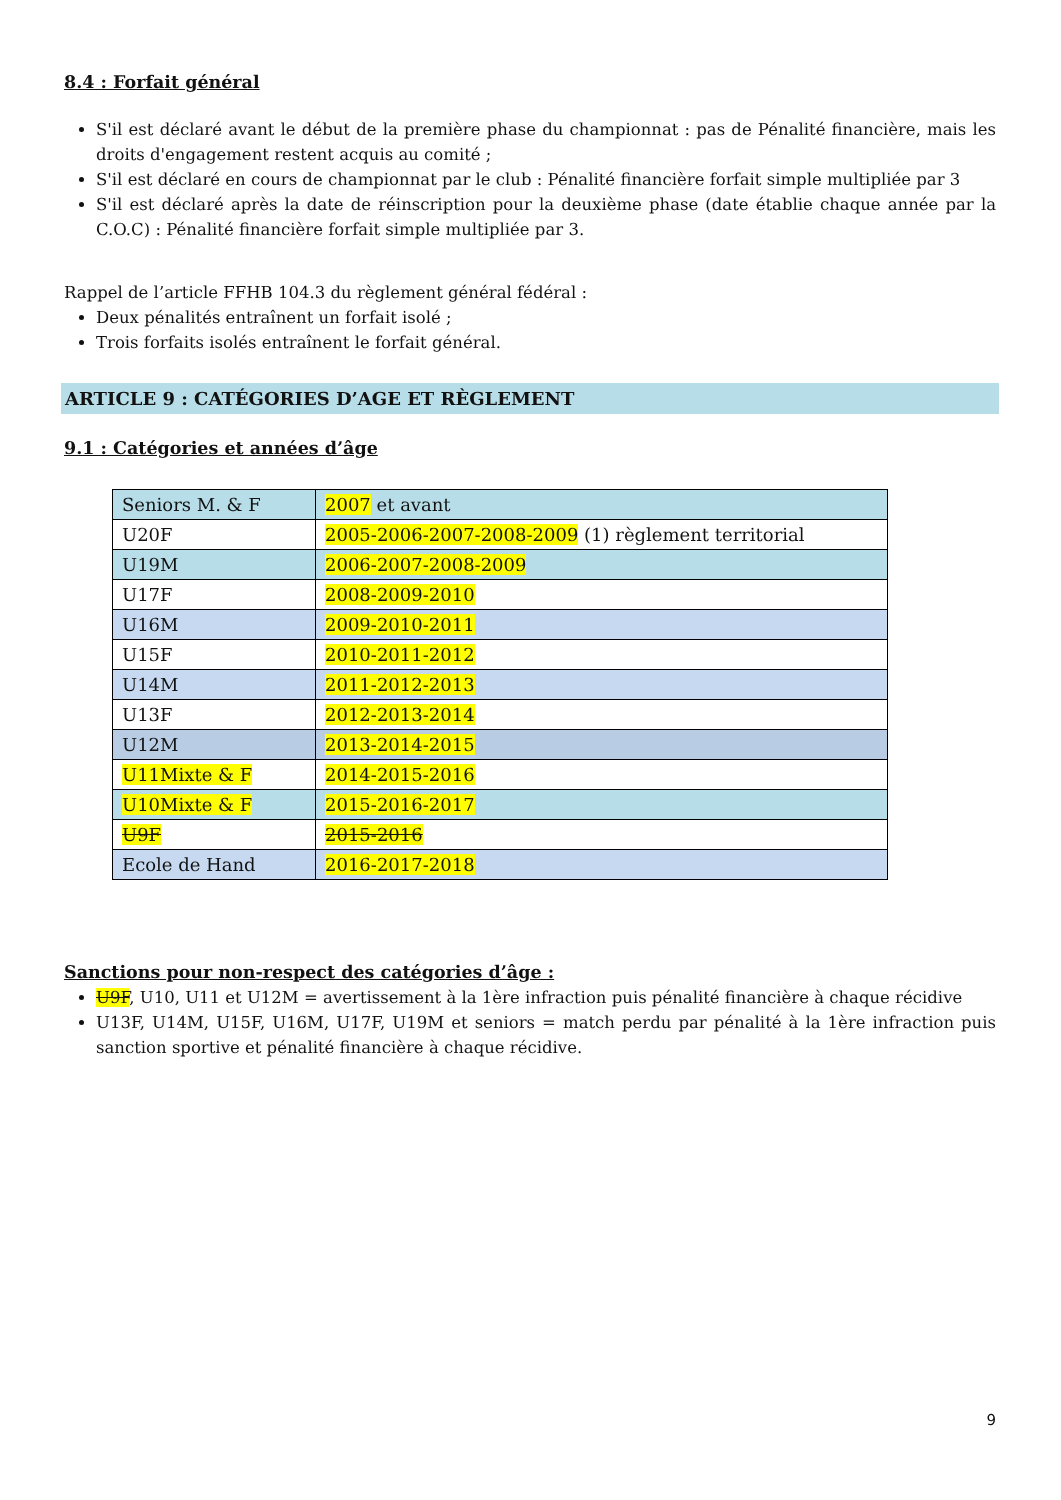8.4 : Forfait général
S'il est déclaré avant le début de la première phase du championnat : pas de Pénalité financière, mais les droits d'engagement restent acquis au comité ;
S'il est déclaré en cours de championnat par le club : Pénalité financière forfait simple multipliée par 3
S'il est déclaré après la date de réinscription pour la deuxième phase (date établie chaque année par la C.O.C) : Pénalité financière forfait simple multipliée par 3.
Rappel de l’article FFHB 104.3 du règlement général fédéral :
Deux pénalités entraînent un forfait isolé ;
Trois forfaits isolés entraînent le forfait général.
ARTICLE 9 : CATÉGORIES D’AGE ET RÈGLEMENT
9.1 : Catégories et années d’âge
| Seniors M. & F | 2007 et avant |
| U20F | 2005-2006-2007-2008-2009 (1) règlement territorial |
| U19M | 2006-2007-2008-2009 |
| U17F | 2008-2009-2010 |
| U16M | 2009-2010-2011 |
| U15F | 2010-2011-2012 |
| U14M | 2011-2012-2013 |
| U13F | 2012-2013-2014 |
| U12M | 2013-2014-2015 |
| U11Mixte & F | 2014-2015-2016 |
| U10Mixte & F | 2015-2016-2017 |
| U9F | 2015-2016 |
| Ecole de Hand | 2016-2017-2018 |
Sanctions pour non-respect des catégories d’âge :
U9F, U10, U11 et U12M = avertissement à la 1ère infraction puis pénalité financière à chaque récidive
U13F, U14M, U15F, U16M, U17F, U19M et seniors = match perdu par pénalité à la 1ère infraction puis sanction sportive et pénalité financière à chaque récidive.
9